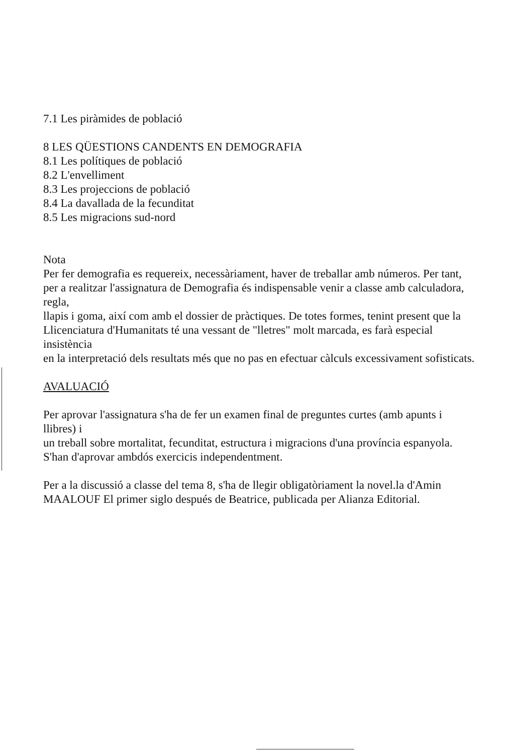7.1 Les piràmides de població
8 LES QÜESTIONS CANDENTS EN DEMOGRAFIA
8.1 Les polítiques de població
8.2 L'envelliment
8.3 Les projeccions de població
8.4 La davallada de la fecunditat
8.5 Les migracions sud-nord
Nota
Per fer demografia es requereix, necessàriament, haver de treballar amb números. Per tant, per a realitzar l'assignatura de Demografia és indispensable venir a classe amb calculadora, regla,
llapis i goma, així com amb el dossier de pràctiques. De totes formes, tenint present que la
Llicenciatura d'Humanitats té una vessant de "lletres" molt marcada, es farà especial insistència
en la interpretació dels resultats més que no pas en efectuar càlculs excessivament sofisticats.
AVALUACIÓ
Per aprovar l'assignatura s'ha de fer un examen final de preguntes curtes (amb apunts i llibres) i
un treball sobre mortalitat, fecunditat, estructura i migracions d'una província espanyola. S'han d'aprovar ambdós exercicis independentment.
Per a la discussió a classe del tema 8, s'ha de llegir obligatòriament la novel.la d'Amin MAALOUF El primer siglo después de Beatrice, publicada per Alianza Editorial.